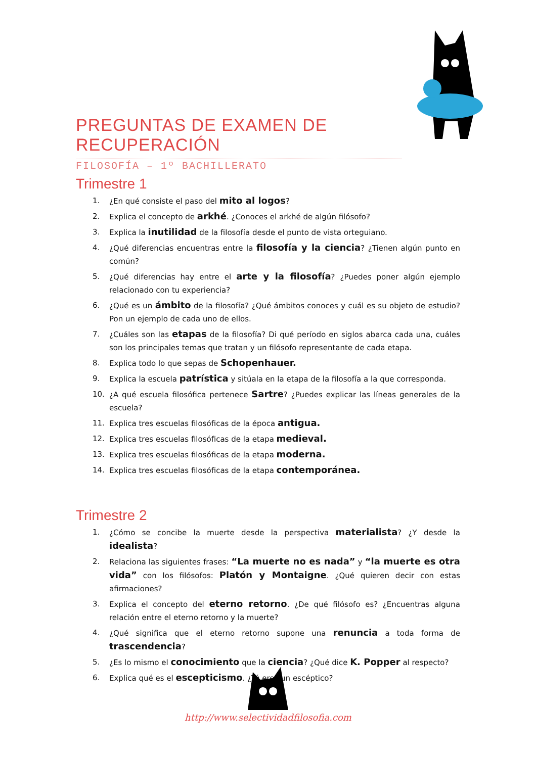PREGUNTAS DE EXAMEN DE RECUPERACIÓN
FILOSOFÍA – 1º BACHILLERATO
Trimestre 1
1. ¿En qué consiste el paso del mito al logos?
2. Explica el concepto de arkhé. ¿Conoces el arkhé de algún filósofo?
3. Explica la inutilidad de la filosofía desde el punto de vista orteguiano.
4. ¿Qué diferencias encuentras entre la filosofía y la ciencia? ¿Tienen algún punto en común?
5. ¿Qué diferencias hay entre el arte y la filosofía? ¿Puedes poner algún ejemplo relacionado con tu experiencia?
6. ¿Qué es un ámbito de la filosofía? ¿Qué ámbitos conoces y cuál es su objeto de estudio? Pon un ejemplo de cada uno de ellos.
7. ¿Cuáles son las etapas de la filosofía? Di qué período en siglos abarca cada una, cuáles son los principales temas que tratan y un filósofo representante de cada etapa.
8. Explica todo lo que sepas de Schopenhauer.
9. Explica la escuela patrística y sitúala en la etapa de la filosofía a la que corresponda.
10. ¿A qué escuela filosófica pertenece Sartre? ¿Puedes explicar las líneas generales de la escuela?
11. Explica tres escuelas filosóficas de la época antigua.
12. Explica tres escuelas filosóficas de la etapa medieval.
13. Explica tres escuelas filosóficas de la etapa moderna.
14. Explica tres escuelas filosóficas de la etapa contemporánea.
Trimestre 2
1. ¿Cómo se concibe la muerte desde la perspectiva materialista? ¿Y desde la idealista?
2. Relaciona las siguientes frases: “La muerte no es nada” y “la muerte es otra vida” con los filósofos: Platón y Montaigne. ¿Qué quieren decir con estas afirmaciones?
3. Explica el concepto del eterno retorno. ¿De qué filósofo es? ¿Encuentras alguna relación entre el eterno retorno y la muerte?
4. ¿Qué significa que el eterno retorno supone una renuncia a toda forma de trascendencia?
5. ¿Es lo mismo el conocimiento que la ciencia? ¿Qué dice K. Popper al respecto?
6. Explica qué es el escepticismo. ¿Tú eres un escéptico?
http://www.selectividadfilosofia.com